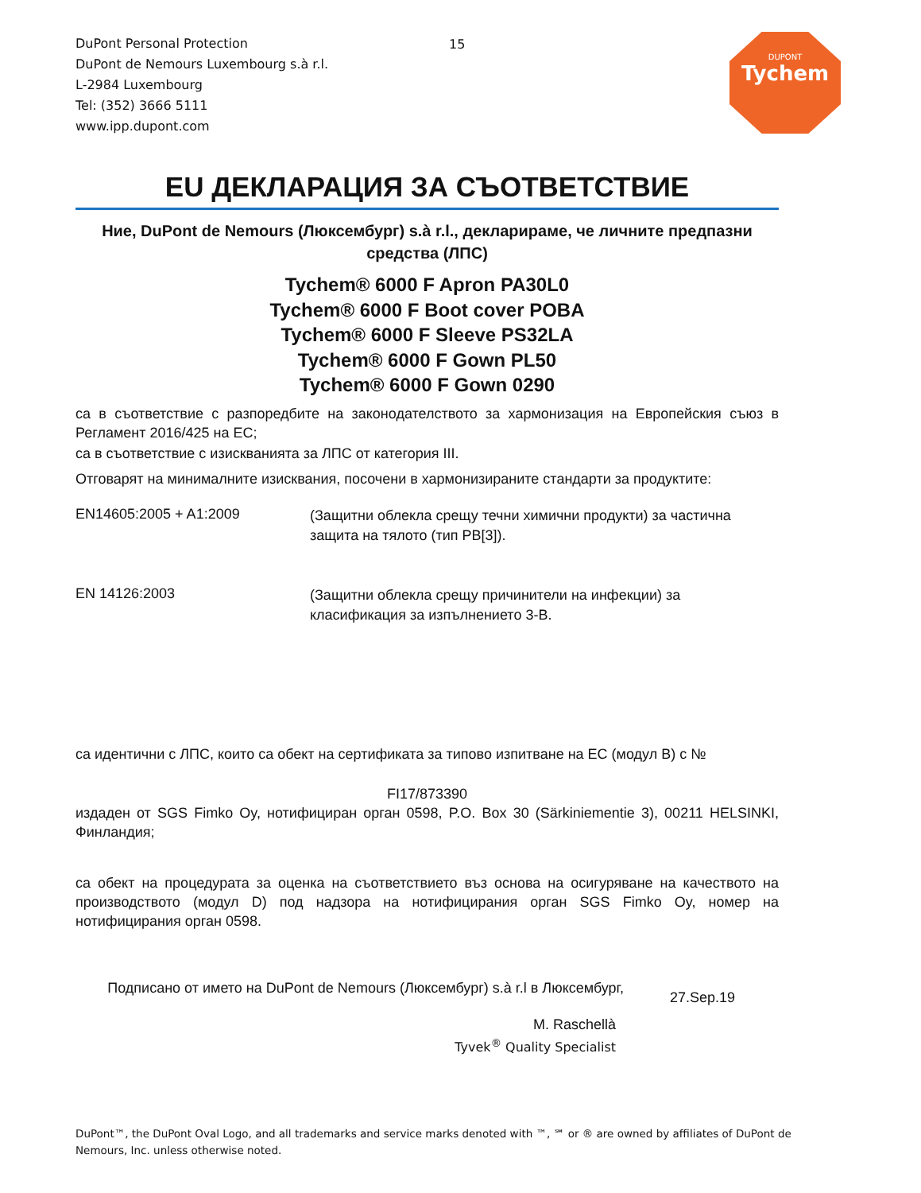DuPont Personal Protection
DuPont de Nemours Luxembourg s.à r.l.
L-2984 Luxembourg
Tel: (352) 3666 5111
www.ipp.dupont.com
15
DUPONT
Tychem
EU ДЕКЛАРАЦИЯ ЗА СЪОТВЕТСТВИЕ
Ние, DuPont de Nemours (Люксембург) s.à r.l., декларираме, че личните предпазни средства (ЛПС)
Tychem® 6000 F Apron PA30L0
Tychem® 6000 F Boot cover POBA
Tychem® 6000 F Sleeve PS32LA
Tychem® 6000 F Gown PL50
Tychem® 6000 F Gown 0290
са в съответствие с разпоредбите на законодателството за хармонизация на Европейския съюз в Регламент 2016/425 на ЕС;
са в съответствие с изискванията за ЛПС от категория III.
Отговарят на минималните изисквания, посочени в хармонизираните стандарти за продуктите:
EN14605:2005 + A1:2009
(Защитни облекла срещу течни химични продукти) за частична защита на тялото (тип PB[3]).
EN 14126:2003
(Защитни облекла срещу причинители на инфекции) за класификация за изпълнението 3-B.
са идентични с ЛПС, които са обект на сертификата за типово изпитване на ЕС (модул B) с №
FI17/873390
издаден от SGS Fimko Oy, нотифициран орган 0598, P.O. Box 30 (Särkiniementie 3), 00211 HELSINKI, Финландия;
са обект на процедурата за оценка на съответствието въз основа на осигуряване на качеството на производството (модул D) под надзора на нотифицирания орган SGS Fimko Oy, номер на нотифицирания орган 0598.
Подписано от името на DuPont de Nemours (Люксембург) s.à r.l в Люксембург,
27.Sep.19
M. Raschellà
Tyvek<sup>®</sup> Quality Specialist
DuPont™, the DuPont Oval Logo, and all trademarks and service marks denoted with ™, ℠ or ® are owned by affiliates of DuPont de Nemours, Inc. unless otherwise noted.